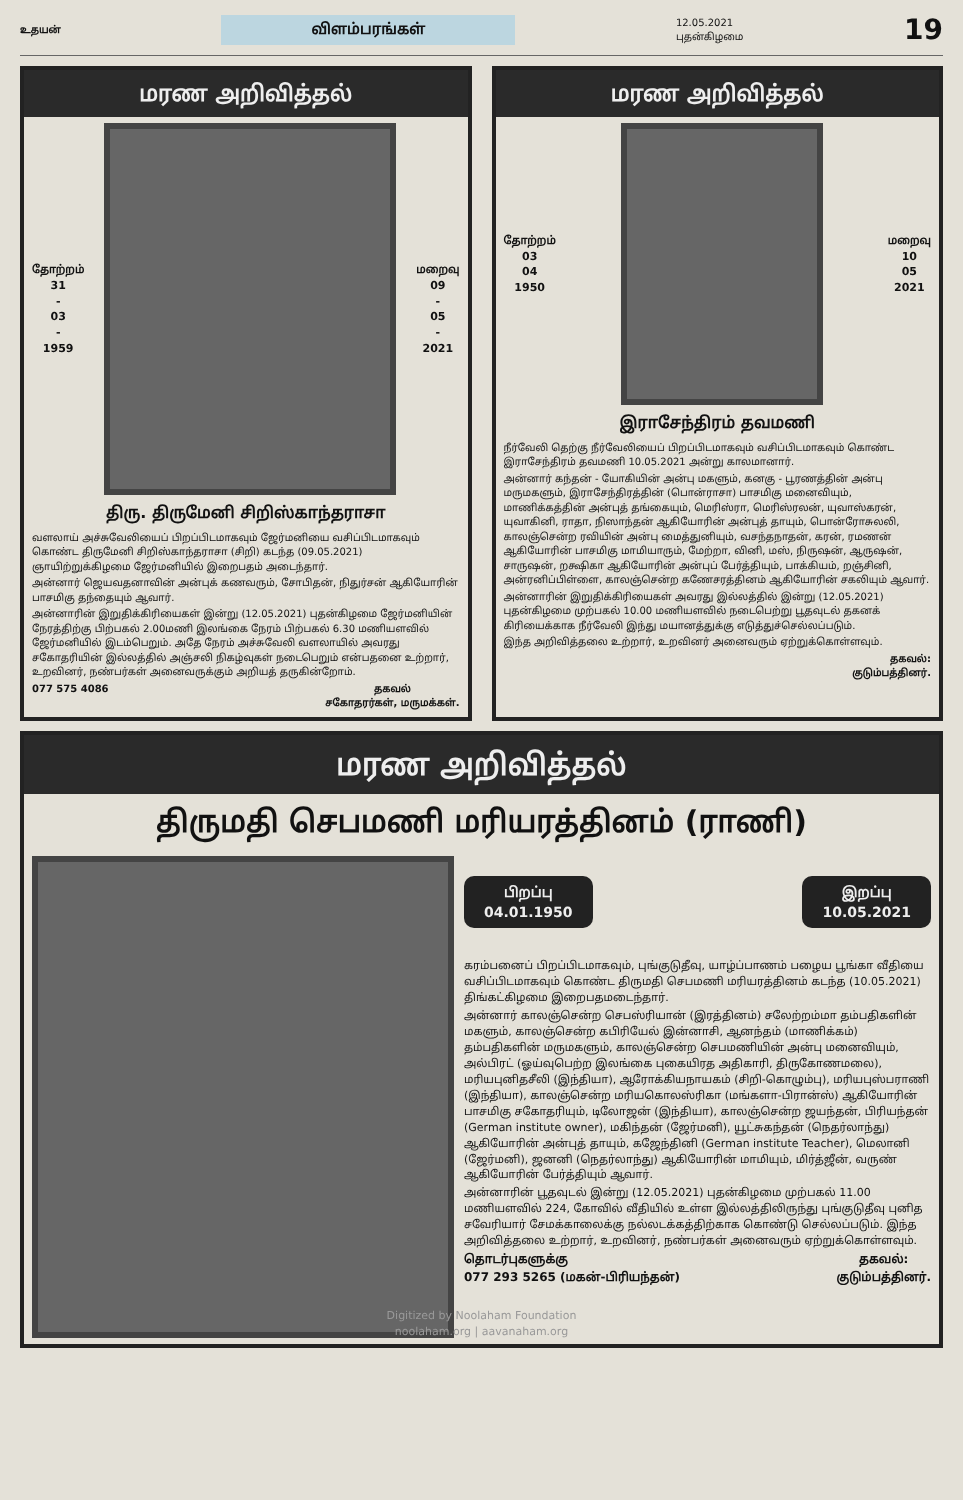உதயன் விளம்பரங்கள் 12.05.2021
புதன்கிழமை 19
மரண அறிவித்தல்
தோற்றம்
31
-
03
-
1959
மறைவு
09
-
05
-
2021
திரு. திருமேனி சிறிஸ்காந்தராசா
வளலாய் அச்சுவேலியைப் பிறப்பிடமாகவும் ஜேர்மனியை வசிப்பிடமாகவும் கொண்ட திருமேனி சிறிஸ்காந்தராசா (சிறி) கடந்த (09.05.2021) ஞாயிற்றுக்கிழமை ஜேர்மனியில் இறைபதம் அடைந்தார்.
அன்னார் ஜெயவதனாவின் அன்புக் கணவரும், சோபிதன், நிதுர்சன் ஆகியோரின் பாசமிகு தந்தையும் ஆவார்.
அன்னாரின் இறுதிக்கிரியைகள் இன்று (12.05.2021) புதன்கிழமை ஜேர்மனியின் நேரத்திற்கு பிற்பகல் 2.00மணி இலங்கை நேரம் பிற்பகல் 6.30 மணியளவில் ஜேர்மனியில் இடம்பெறும். அதே நேரம் அச்சுவேலி வளலாயில் அவரது சகோதரியின் இல்லத்தில் அஞ்சலி நிகழ்வுகள் நடைபெறும் என்பதனை உற்றார், உறவினர், நண்பர்கள் அனைவருக்கும் அறியத் தருகின்றோம்.
077 575 4086 தகவல்
சகோதரர்கள், மருமக்கள்.
மரண அறிவித்தல்
தோற்றம்
03
04
1950
மறைவு
10
05
2021
இராசேந்திரம் தவமணி
நீர்வேலி தெற்கு நீர்வேலியைப் பிறப்பிடமாகவும் வசிப்பிடமாகவும் கொண்ட இராசேந்திரம் தவமணி 10.05.2021 அன்று காலமானார்.
அன்னார் கந்தன் - யோகியின் அன்பு மகளும், கனகு - பூரணத்தின் அன்பு மருமகளும், இராசேந்திரத்தின் (பொன்ராசா) பாசமிகு மனைவியும், மாணிக்கத்தின் அன்புத் தங்கையும், மெரிஸ்ரா, மெரிஸ்ரலன், யுவாஸ்கரன், யுவாகினி, ராதா, நிஸாந்தன் ஆகியோரின் அன்புத் தாயும், பொன்ரோசுலலி, காலஞ்சென்ற ரவியின் அன்பு மைத்துனியும், வசந்தநாதன், கரன், ரமணன் ஆகியோரின் பாசமிகு மாமியாரும், மேற்றா, வினி, மஸ், நிருஷன், ஆருஷன், சாருஷன், றக்ஷிகா ஆகியோரின் அன்புப் பேர்த்தியும், பாக்கியம், றஞ்சினி, அன்ரனிப்பிள்ளை, காலஞ்சென்ற கணேசரத்தினம் ஆகியோரின் சகலியும் ஆவார்.
அன்னாரின் இறுதிக்கிரியைகள் அவரது இல்லத்தில் இன்று (12.05.2021) புதன்கிழமை முற்பகல் 10.00 மணியளவில் நடைபெற்று பூதவுடல் தகனக் கிரியைக்காக நீர்வேலி இந்து மயானத்துக்கு எடுத்துச்செல்லப்படும்.
இந்த அறிவித்தலை உற்றார், உறவினர் அனைவரும் ஏற்றுக்கொள்ளவும்.
தகவல்:
குடும்பத்தினர்.
மரண அறிவித்தல்
திருமதி செபமணி மரியரத்தினம் (ராணி)
பிறப்பு
04.01.1950
இறப்பு
10.05.2021
கரம்பனைப் பிறப்பிடமாகவும், புங்குடுதீவு, யாழ்ப்பாணம் பழைய பூங்கா வீதியை வசிப்பிடமாகவும் கொண்ட திருமதி செபமணி மரியரத்தினம் கடந்த (10.05.2021) திங்கட்கிழமை இறைபதமடைந்தார்.
அன்னார் காலஞ்சென்ற செபஸ்ரியான் (இரத்தினம்) சலேற்றம்மா தம்பதிகளின் மகளும், காலஞ்சென்ற கபிரியேல் இன்னாசி, ஆனந்தம் (மாணிக்கம்) தம்பதிகளின் மருமகளும், காலஞ்சென்ற செபமணியின் அன்பு மனைவியும், அல்பிரட் (ஓய்வுபெற்ற இலங்கை புகையிரத அதிகாரி, திருகோணமலை), மரியபுனிதசீலி (இந்தியா), ஆரோக்கியநாயகம் (சிறி-கொழும்பு), மரியபுஸ்பராணி (இந்தியா), காலஞ்சென்ற மரியகொலஸ்ரிகா (மங்களா-பிரான்ஸ்) ஆகியோரின் பாசமிகு சகோதரியும், டிலோஜன் (இந்தியா), காலஞ்சென்ற ஜயந்தன், பிரியந்தன் (German institute owner), மகிந்தன் (ஜேர்மனி), யூட்சுகந்தன் (நெதர்லாந்து) ஆகியோரின் அன்புத் தாயும், கஜேந்தினி (German institute Teacher), மெலானி (ஜேர்மனி), ஜனனி (நெதர்லாந்து) ஆகியோரின் மாமியும், மிர்த்ஜீன், வருண் ஆகியோரின் பேர்த்தியும் ஆவார்.
அன்னாரின் பூதவுடல் இன்று (12.05.2021) புதன்கிழமை முற்பகல் 11.00 மணியளவில் 224, கோவில் வீதியில் உள்ள இல்லத்திலிருந்து புங்குடுதீவு புனித சவேரியார் சேமக்காலைக்கு நல்லடக்கத்திற்காக கொண்டு செல்லப்படும். இந்த அறிவித்தலை உற்றார், உறவினர், நண்பர்கள் அனைவரும் ஏற்றுக்கொள்ளவும்.
தொடர்புகளுக்கு
077 293 5265 (மகன்-பிரியந்தன்) தகவல்:
குடும்பத்தினர்.
Digitized by Noolaham Foundation
noolaham.org | aavanaham.org